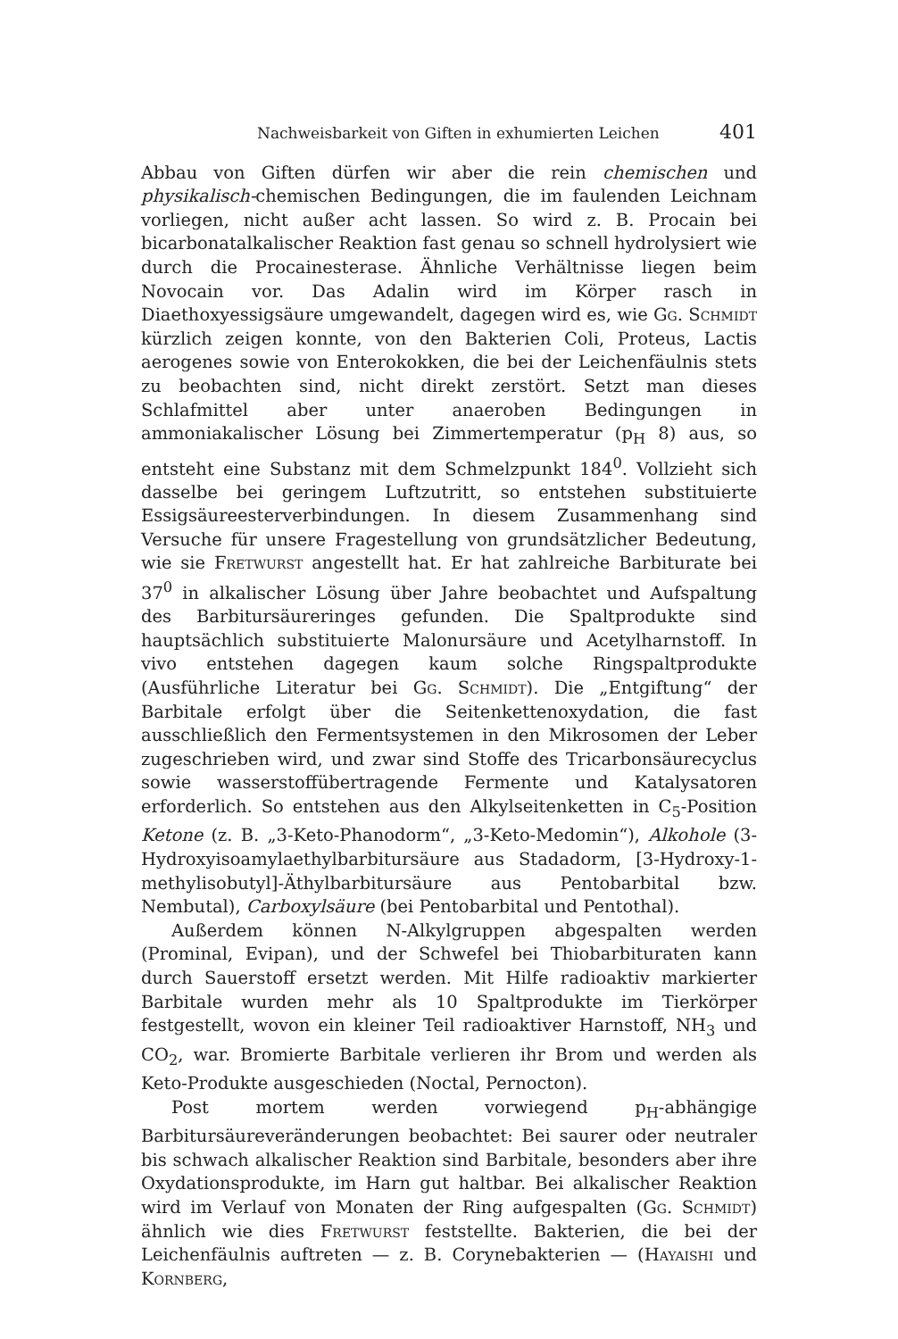Nachweisbarkeit von Giften in exhumierten Leichen 401
Abbau von Giften dürfen wir aber die rein chemischen und physikalisch-chemischen Bedingungen, die im faulenden Leichnam vorliegen, nicht außer acht lassen. So wird z. B. Procain bei bicarbonatalkalischer Reaktion fast genau so schnell hydrolysiert wie durch die Procainesterase. Ähnliche Verhältnisse liegen beim Novocain vor. Das Adalin wird im Körper rasch in Diaethoxyessigsäure umgewandelt, dagegen wird es, wie Gg. Schmidt kürzlich zeigen konnte, von den Bakterien Coli, Proteus, Lactis aerogenes sowie von Enterokokken, die bei der Leichenfäulnis stets zu beobachten sind, nicht direkt zerstört. Setzt man dieses Schlafmittel aber unter anaeroben Bedingungen in ammoniakalischer Lösung bei Zimmertemperatur (p<sub>H</sub> 8) aus, so entsteht eine Substanz mit dem Schmelzpunkt 184<sup>0</sup>. Vollzieht sich dasselbe bei geringem Luftzutritt, so entstehen substituierte Essigsäureesterverbindungen. In diesem Zusammenhang sind Versuche für unsere Fragestellung von grundsätzlicher Bedeutung, wie sie Fretwurst angestellt hat. Er hat zahlreiche Barbiturate bei 37<sup>0</sup> in alkalischer Lösung über Jahre beobachtet und Aufspaltung des Barbitursäureringes gefunden. Die Spaltprodukte sind hauptsächlich substituierte Malonursäure und Acetylharnstoff. In vivo entstehen dagegen kaum solche Ringspaltprodukte (Ausführliche Literatur bei Gg. Schmidt). Die „Entgiftung“ der Barbitale erfolgt über die Seitenkettenoxydation, die fast ausschließlich den Fermentsystemen in den Mikrosomen der Leber zugeschrieben wird, und zwar sind Stoffe des Tricarbonsäurecyclus sowie wasserstoffübertragende Fermente und Katalysatoren erforderlich. So entstehen aus den Alkylseitenketten in C<sub>5</sub>-Position Ketone (z. B. „3-Keto-Phanodorm“, „3-Keto-Medomin“), Alkohole (3-Hydroxyisoamylaethylbarbitursäure aus Stadadorm, [3-Hydroxy-1-methylisobutyl]-Äthylbarbitursäure aus Pentobarbital bzw. Nembutal), Carboxylsäure (bei Pentobarbital und Pentothal).
Außerdem können N-Alkylgruppen abgespalten werden (Prominal, Evipan), und der Schwefel bei Thiobarbituraten kann durch Sauerstoff ersetzt werden. Mit Hilfe radioaktiv markierter Barbitale wurden mehr als 10 Spaltprodukte im Tierkörper festgestellt, wovon ein kleiner Teil radioaktiver Harnstoff, NH<sub>3</sub> und CO<sub>2</sub>, war. Bromierte Barbitale verlieren ihr Brom und werden als Keto-Produkte ausgeschieden (Noctal, Pernocton).
Post mortem werden vorwiegend p<sub>H</sub>-abhängige Barbitursäureveränderungen beobachtet: Bei saurer oder neutraler bis schwach alkalischer Reaktion sind Barbitale, besonders aber ihre Oxydationsprodukte, im Harn gut haltbar. Bei alkalischer Reaktion wird im Verlauf von Monaten der Ring aufgespalten (Gg. Schmidt) ähnlich wie dies Fretwurst feststellte. Bakterien, die bei der Leichenfäulnis auftreten — z. B. Corynebakterien — (Hayaishi und Kornberg,